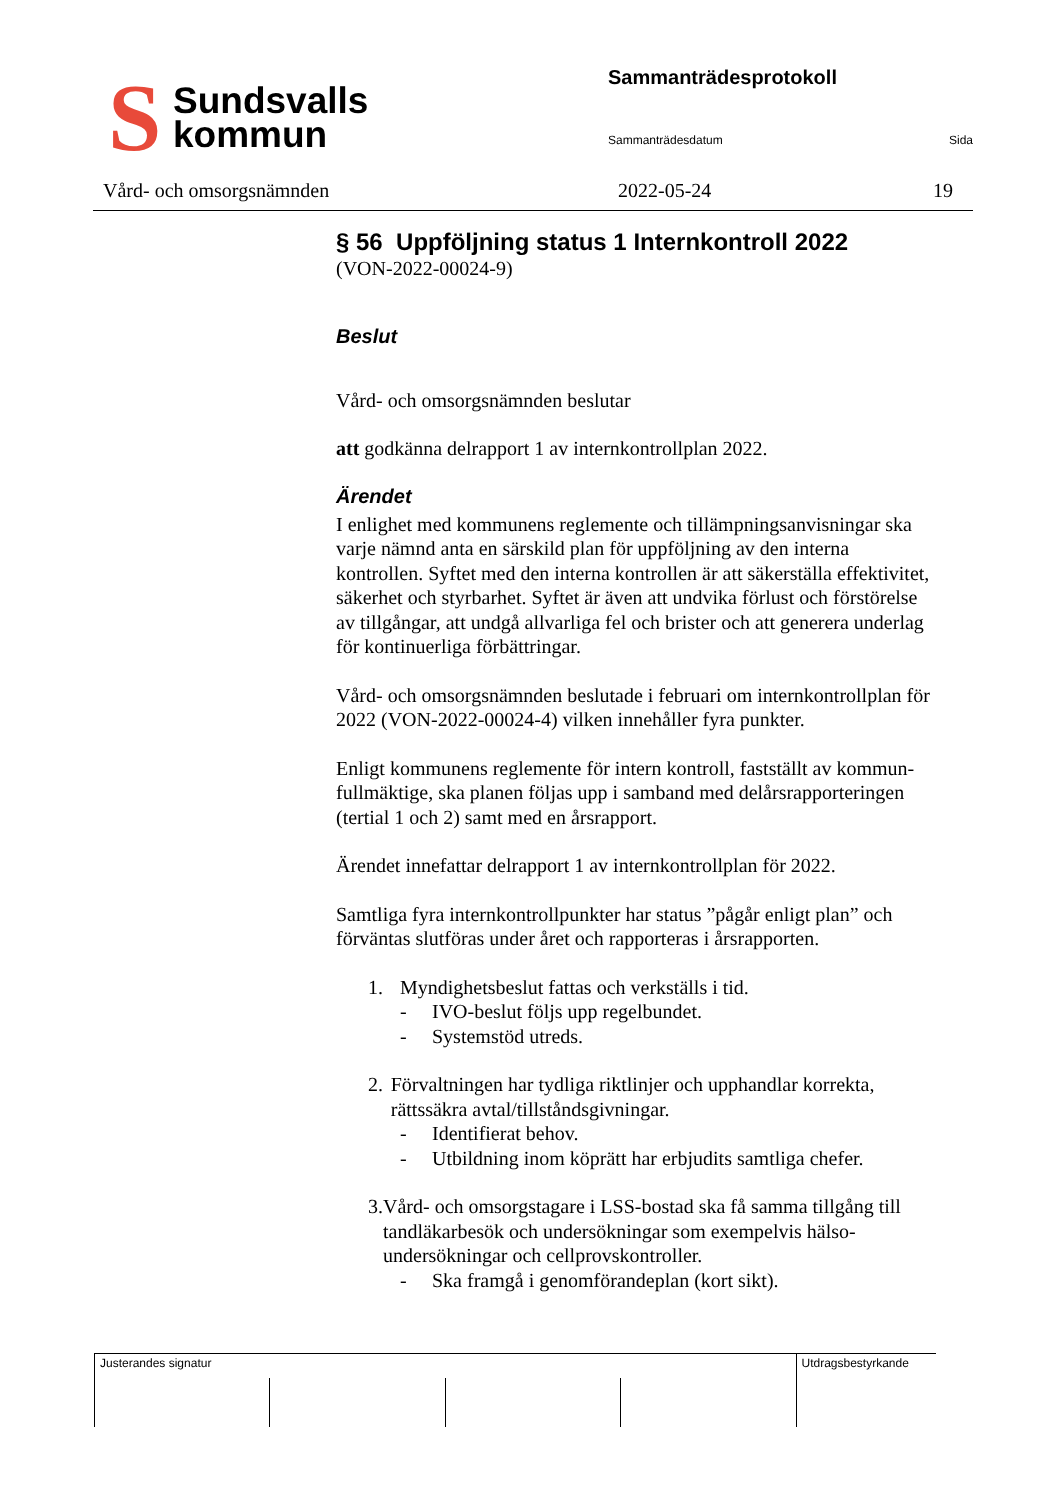S
Sundsvalls
kommun
Sammanträdesprotokoll
Sammanträdesdatum Sida
Vård- och omsorgsnämnden 2022-05-24 19
§ 56 Uppföljning status 1 Internkontroll 2022
(VON-2022-00024-9)
Beslut
Vård- och omsorgsnämnden beslutar
att godkänna delrapport 1 av internkontrollplan 2022.
Ärendet
I enlighet med kommunens reglemente och tillämpningsanvisningar ska varje nämnd anta en särskild plan för uppföljning av den interna kontrollen. Syftet med den interna kontrollen är att säkerställa effektivitet, säkerhet och styrbarhet. Syftet är även att undvika förlust och förstörelse av tillgångar, att undgå allvarliga fel och brister och att generera underlag för kontinuerliga förbättringar.
Vård- och omsorgsnämnden beslutade i februari om internkontrollplan för 2022 (VON-2022-00024-4) vilken innehåller fyra punkter.
Enligt kommunens reglemente för intern kontroll, fastställt av kommun-fullmäktige, ska planen följas upp i samband med delårsrapporteringen (tertial 1 och 2) samt med en årsrapport.
Ärendet innefattar delrapport 1 av internkontrollplan för 2022.
Samtliga fyra internkontrollpunkter har status ”pågår enligt plan” och förväntas slutföras under året och rapporteras i årsrapporten.
1. Myndighetsbeslut fattas och verkställs i tid.
- IVO-beslut följs upp regelbundet.
- Systemstöd utreds.
2. Förvaltningen har tydliga riktlinjer och upphandlar korrekta, rättssäkra avtal/tillståndsgivningar.
- Identifierat behov.
- Utbildning inom köprätt har erbjudits samtliga chefer.
3. Vård- och omsorgstagare i LSS-bostad ska få samma tillgång till tandläkarbesök och undersökningar som exempelvis hälso-undersökningar och cellprovskontroller.
- Ska framgå i genomförandeplan (kort sikt).
| Justerandes signatur | | | | Utdragsbestyrkande |